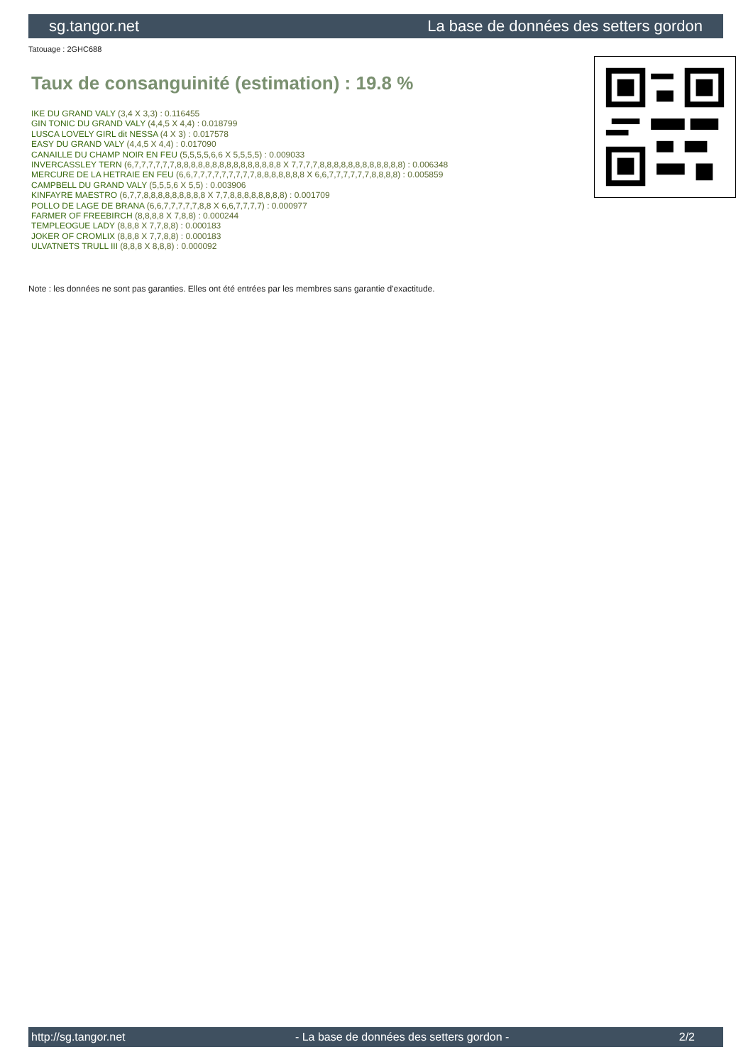sg.tangor.net La base de données des setters gordon
Tatouage : 2GHC688
Taux de consanguinité (estimation) : 19.8 %
IKE DU GRAND VALY (3,4 X 3,3) : 0.116455
GIN TONIC DU GRAND VALY (4,4,5 X 4,4) : 0.018799
LUSCA LOVELY GIRL dit NESSA (4 X 3) : 0.017578
EASY DU GRAND VALY (4,4,5 X 4,4) : 0.017090
CANAILLE DU CHAMP NOIR EN FEU (5,5,5,5,6,6 X 5,5,5,5) : 0.009033
INVERCASSLEY TERN (6,7,7,7,7,7,7,8,8,8,8,8,8,8,8,8,8,8,8,8,8,8 X 7,7,7,7,8,8,8,8,8,8,8,8,8,8,8,8) : 0.006348
MERCURE DE LA HETRAIE EN FEU (6,6,7,7,7,7,7,7,7,7,7,8,8,8,8,8,8,8 X 6,6,7,7,7,7,7,7,8,8,8,8) : 0.005859
CAMPBELL DU GRAND VALY (5,5,5,6 X 5,5) : 0.003906
KINFAYRE MAESTRO (6,7,7,8,8,8,8,8,8,8,8,8 X 7,7,8,8,8,8,8,8,8,8) : 0.001709
POLLO DE LAGE DE BRANA (6,6,7,7,7,7,7,8,8 X 6,6,7,7,7,7) : 0.000977
FARMER OF FREEBIRCH (8,8,8,8 X 7,8,8) : 0.000244
TEMPLEOGUE LADY (8,8,8 X 7,7,8,8) : 0.000183
JOKER OF CROMLIX (8,8,8 X 7,7,8,8) : 0.000183
ULVATNETS TRULL III (8,8,8 X 8,8,8) : 0.000092
Note : les données ne sont pas garanties. Elles ont été entrées par les membres sans garantie d'exactitude.
http://sg.tangor.net - La base de données des setters gordon - 2/2